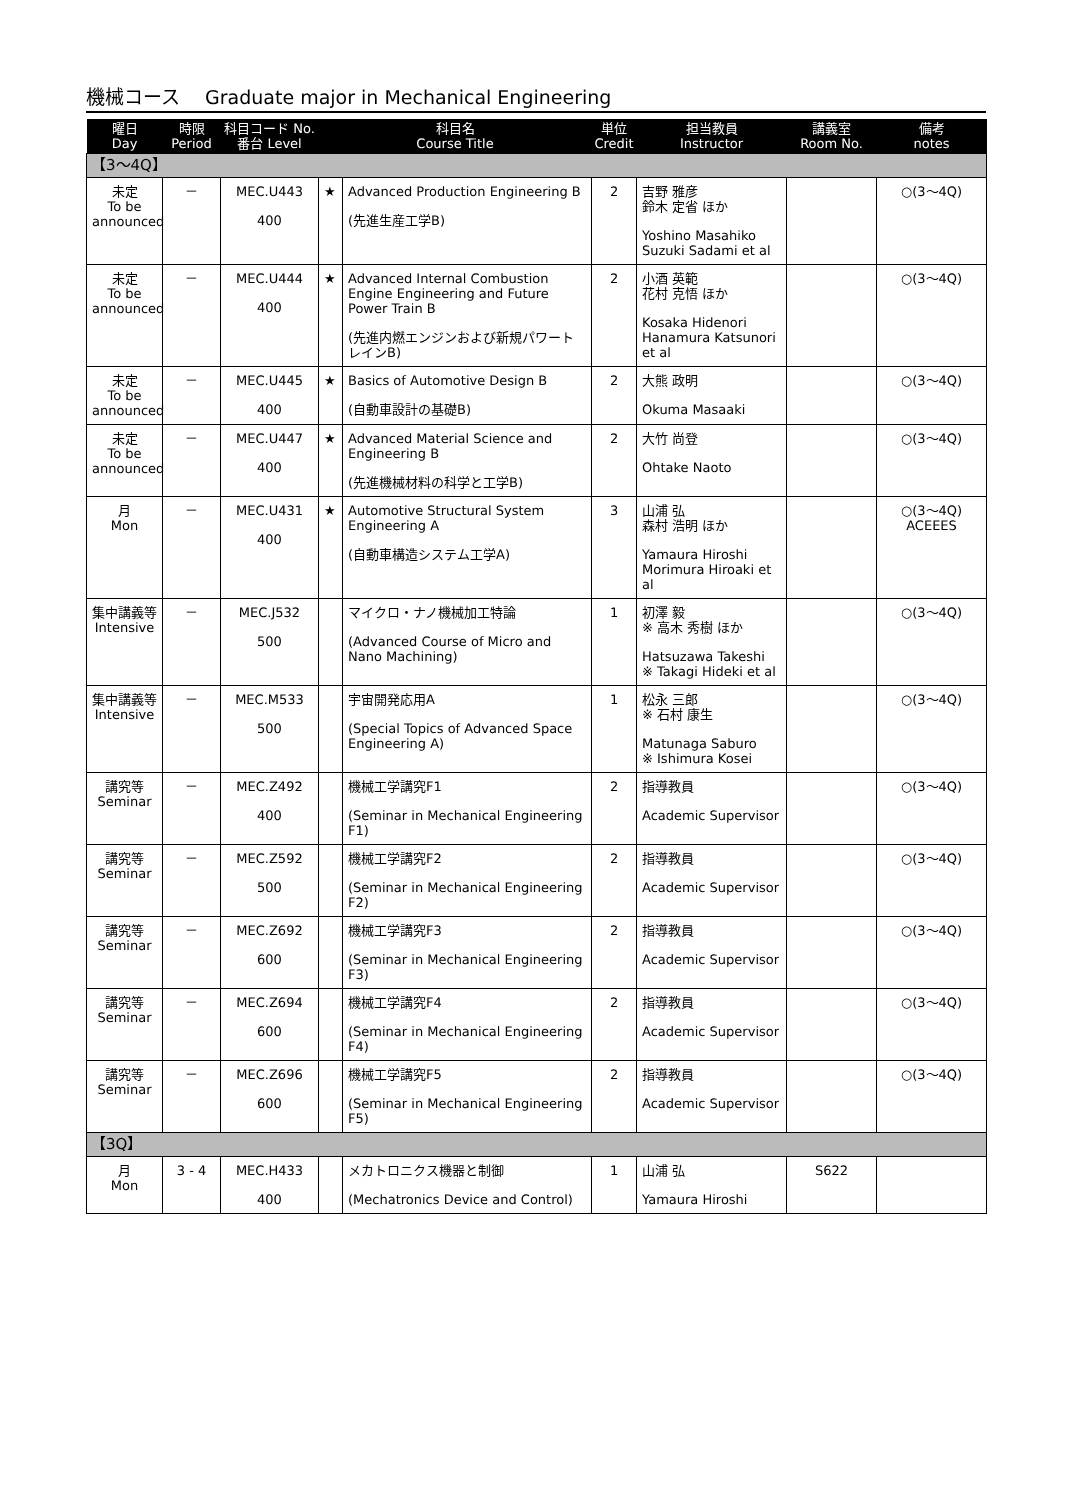機械コース　 Graduate major in Mechanical Engineering
| 曜日 Day | 時限 Period | 科目コード No. 番台 Level | 科目名 Course Title | | 単位 Credit | 担当教員 Instructor | 講義室 Room No. | 備考 notes |
| --- | --- | --- | --- | --- | --- | --- | --- | --- |
| 【3～4Q】 | | | | | | | | |
| 未定 To be announced | － | MEC.U443 400 | ★ | Advanced Production Engineering B (先進生産工学B) | 2 | 吉野 雅彦 鈴木 定省 ほか Yoshino Masahiko Suzuki Sadami et al | | ○(3～4Q) |
| 未定 To be announced | － | MEC.U444 400 | ★ | Advanced Internal Combustion Engine Engineering and Future Power Train B (先進内燃エンジンおよび新規パワートレインB) | 2 | 小酒 英範 花村 克悟 ほか Kosaka Hidenori Hanamura Katsunori et al | | ○(3～4Q) |
| 未定 To be announced | － | MEC.U445 400 | ★ | Basics of Automotive Design B (自動車設計の基礎B) | 2 | 大熊 政明 Okuma Masaaki | | ○(3～4Q) |
| 未定 To be announced | － | MEC.U447 400 | ★ | Advanced Material Science and Engineering B (先進機械材料の科学と工学B) | 2 | 大竹 尚登 Ohtake Naoto | | ○(3～4Q) |
| 月 Mon | － | MEC.U431 400 | ★ | Automotive Structural System Engineering A (自動車構造システム工学A) | 3 | 山浦 弘 森村 浩明 ほか Yamaura Hiroshi Morimura Hiroaki et al | | ○(3～4Q) ACEEES |
| 集中講義等 Intensive | － | MEC.J532 500 | | マイクロ・ナノ機械加工特論 (Advanced Course of Micro and Nano Machining) | 1 | 初澤 毅 ※ 高木 秀樹 ほか Hatsuzawa Takeshi ※ Takagi Hideki et al | | ○(3～4Q) |
| 集中講義等 Intensive | － | MEC.M533 500 | | 宇宙開発応用A (Special Topics of Advanced Space Engineering A) | 1 | 松永 三郎 ※ 石村 康生 Matunaga Saburo ※ Ishimura Kosei | | ○(3～4Q) |
| 講究等 Seminar | － | MEC.Z492 400 | | 機械工学講究F1 (Seminar in Mechanical Engineering F1) | 2 | 指導教員 Academic Supervisor | | ○(3～4Q) |
| 講究等 Seminar | － | MEC.Z592 500 | | 機械工学講究F2 (Seminar in Mechanical Engineering F2) | 2 | 指導教員 Academic Supervisor | | ○(3～4Q) |
| 講究等 Seminar | － | MEC.Z692 600 | | 機械工学講究F3 (Seminar in Mechanical Engineering F3) | 2 | 指導教員 Academic Supervisor | | ○(3～4Q) |
| 講究等 Seminar | － | MEC.Z694 600 | | 機械工学講究F4 (Seminar in Mechanical Engineering F4) | 2 | 指導教員 Academic Supervisor | | ○(3～4Q) |
| 講究等 Seminar | － | MEC.Z696 600 | | 機械工学講究F5 (Seminar in Mechanical Engineering F5) | 2 | 指導教員 Academic Supervisor | | ○(3～4Q) |
| 【3Q】 | | | | | | | | |
| 月 Mon | 3 - 4 | MEC.H433 400 | | メカトロニクス機器と制御 (Mechatronics Device and Control) | 1 | 山浦 弘 Yamaura Hiroshi | S622 | |